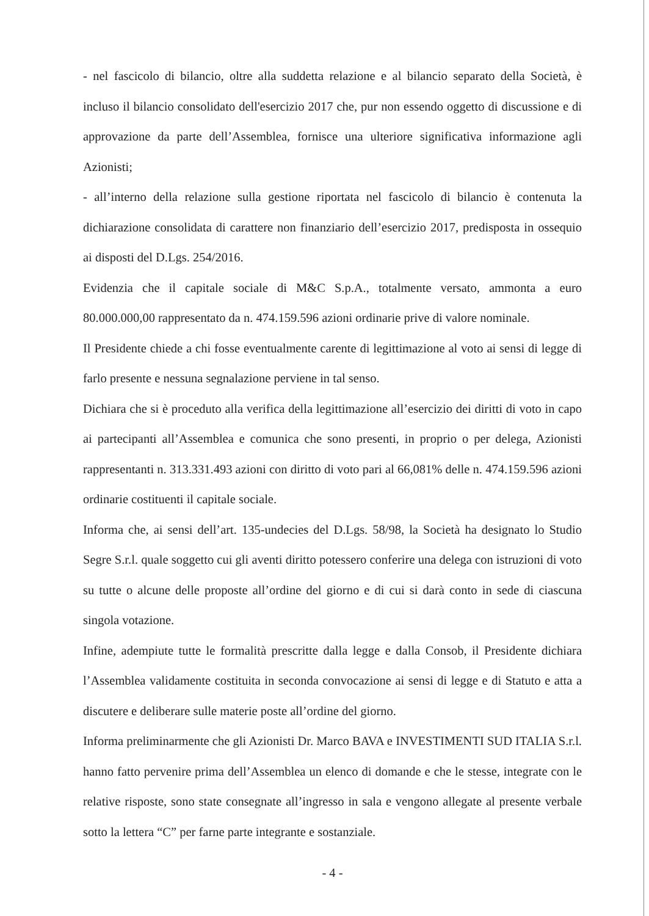- nel fascicolo di bilancio, oltre alla suddetta relazione e al bilancio separato della Società, è incluso il bilancio consolidato dell'esercizio 2017 che, pur non essendo oggetto di discussione e di approvazione da parte dell’Assemblea, fornisce una ulteriore significativa informazione agli Azionisti;
- all’interno della relazione sulla gestione riportata nel fascicolo di bilancio è contenuta la dichiarazione consolidata di carattere non finanziario dell’esercizio 2017, predisposta in ossequio ai disposti del D.Lgs. 254/2016.
Evidenzia che il capitale sociale di M&C S.p.A., totalmente versato, ammonta a euro 80.000.000,00 rappresentato da n. 474.159.596 azioni ordinarie prive di valore nominale.
Il Presidente chiede a chi fosse eventualmente carente di legittimazione al voto ai sensi di legge di farlo presente e nessuna segnalazione perviene in tal senso.
Dichiara che si è proceduto alla verifica della legittimazione all’esercizio dei diritti di voto in capo ai partecipanti all’Assemblea e comunica che sono presenti, in proprio o per delega, Azionisti rappresentanti n. 313.331.493 azioni con diritto di voto pari al 66,081% delle n. 474.159.596 azioni ordinarie costituenti il capitale sociale.
Informa che, ai sensi dell’art. 135-undecies del D.Lgs. 58/98, la Società ha designato lo Studio Segre S.r.l. quale soggetto cui gli aventi diritto potessero conferire una delega con istruzioni di voto su tutte o alcune delle proposte all’ordine del giorno e di cui si darà conto in sede di ciascuna singola votazione.
Infine, adempiute tutte le formalità prescritte dalla legge e dalla Consob, il Presidente dichiara l’Assemblea validamente costituita in seconda convocazione ai sensi di legge e di Statuto e atta a discutere e deliberare sulle materie poste all’ordine del giorno.
Informa preliminarmente che gli Azionisti Dr. Marco BAVA e INVESTIMENTI SUD ITALIA S.r.l. hanno fatto pervenire prima dell’Assemblea un elenco di domande e che le stesse, integrate con le relative risposte, sono state consegnate all’ingresso in sala e vengono allegate al presente verbale sotto la lettera “C” per farne parte integrante e sostanziale.
- 4 -